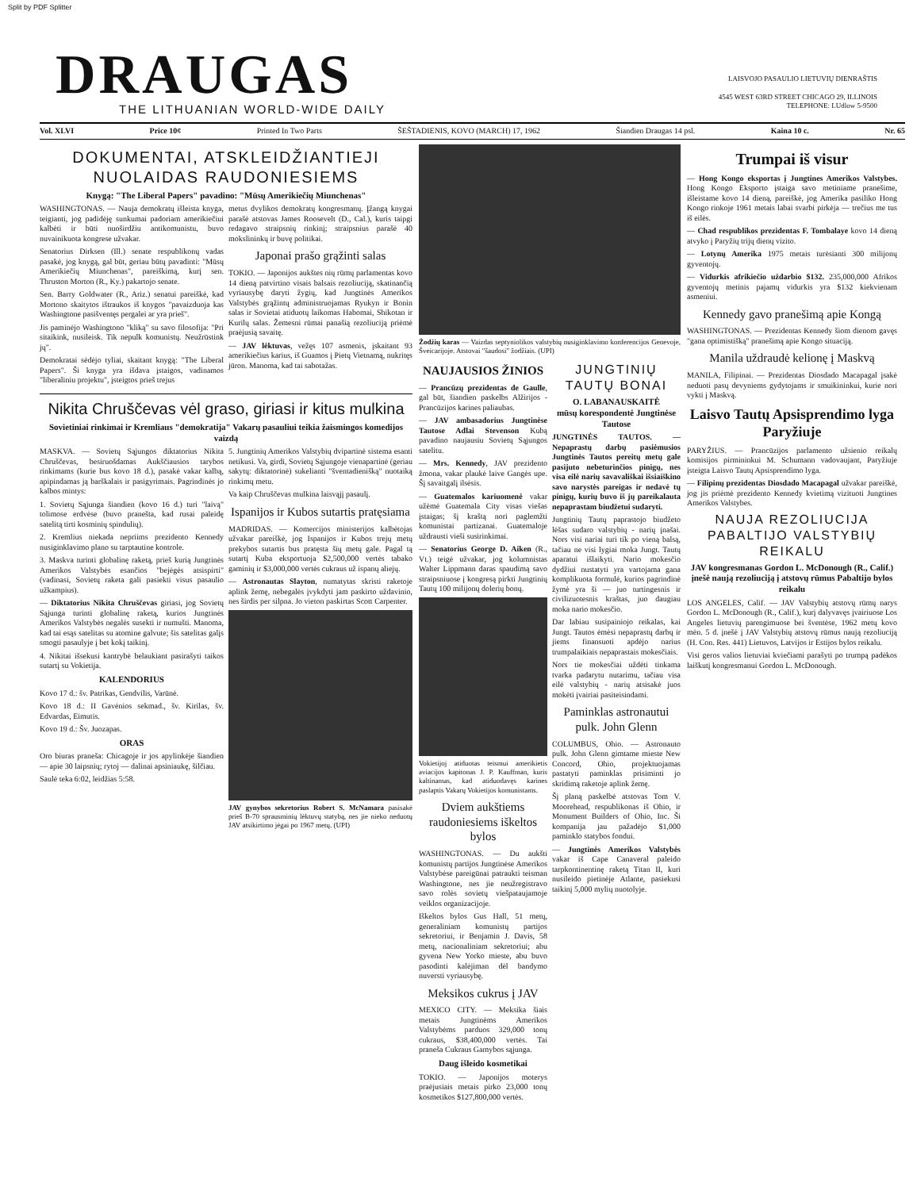Split by PDF Splitter
DRAUGAS
THE LITHUANIAN WORLD-WIDE DAILY
LAISVOJO PASAULIO LIETUVIŲ DIENRAŠTIS
4545 WEST 63RD STREET CHICAGO 29, ILLINOIS
TELEPHONE: LUdlow 5-9500
Vol. XLVI Price 10¢ Printed In Two Parts ŠEŠTADIENIS, KOVO (MARCH) 17, 1962 Šiandien Draugas 14 psl. Kaina 10 c. Nr. 65
DOKUMENTAI, ATSKLEIDŽIANTIEJI NUOLAIDAS RAUDONIESIEMS
Knygą: "The Liberal Papers" pavadino: "Mūsų Amerikiečių Miunchenas"
WASHINGTONAS. — Nauja demokratų išleista knyga, teigianti, jog padidėję sunkumai padoriam amerikiečiui kalbėti ir būti nuoširdžiu antikomunistu, buvo nuvainikuota kongrese užvakar.
Senatorius Dirksen (Ill.) senate respublikonų vadas pasakė, jog knygą, gal būt, geriau būtų pavadinti: "Mūsų Amerikiečių Miunchenas", pareiškimą, kurį sen. Thruston Morton (R., Ky.) pakartojo senate.
Sen. Barry Goldwater (R., Ariz.) senatui pareiškė, kad Mortono skaitytos ištraukos iš knygos "pavaizduoja kas Washingtone pasišventęs pergalei ar yra prieš".
Jis paminėjo Washingtono "kliką" su savo filosofija: "Pri sitaikink, nusileisk. Tik nepulk komunistų. Neužrūstink jų".
Demokratai sėdėjo tyliai, skaitant knygą: "The Liberal Papers". Ši knyga yra išdava įstaigos, vadinamos "liberaliniu projektu", įsteigtos prieš trejus
metus dvylikos demokratų kongresmanų. Įžangą knygai parašė atstovas James Roosevelt (D., Cal.), kuris taipgi redagavo straipsnių rinkinį; straipsnius parašė 40 mokslininkų ir buvę politikai.
Japonai prašo grąžinti salas
TOKIO. — Japonijos aukštes nių rūmų parlamentas kovo 14 dieną patvirtino visais balsais rezoliuciją, skatinančią vyriausybę daryti žygių, kad Jungtinės Amerikos Valstybės grąžintų administruojamas Ryukyn ir Bonin salas ir Sovietai atiduotų laikomas Habomai, Shikotan ir Kurilų salas. Žemesni rūmai panašią rezoliuciją priėmė praėjusią savaitę.
— JAV lėktuvas, vežęs 107 asmenis, įskaitant 93 amerikiečius karius, iš Guamos į Pietų Vietnamą, nukritęs jūron. Manoma, kad tai sabotažas.
Nikita Chruščevas vėl graso, giriasi ir kitus mulkina
Sovietiniai rinkimai ir Kremliaus "demokratija" Vakarų pasauliui teikia žaismingos komedijos vaizdą
MASKVA. — Sovietų Sąjungos diktatorius Nikita Chruščevas, besiruošdamas Aukščiausios tarybos rinkimams (kurie bus kovo 18 d.), pasakė vakar kalbą, apipindamas ją barškalais ir pasigyrimais. Pagrindinės jo kalbos mintys:
1. Sovietų Sąjunga šiandien (kovo 16 d.) turi "laivą" tolimose erdvėse (buvo pranešta, kad rusai paleidę satelitą tirti kosminių spindulių).
2. Kremlius niekada nepriims prezidento Kennedy nusiginklavimo plano su tarptautine kontrole.
3. Maskva turinti globalinę raketą, prieš kurią Jungtinės Amerikos Valstybės esančios "bejėgės atsispirti" (vadinasi, Sovietų raketa gali pasiekti visus pasaulio užkampius).
— Diktatorius Nikita Chruščevas giriasi, jog Sovietų Sąjunga turinti globalinę raketą, kurios Jungtinės Amerikos Valstybės negalės susekti ir numušti. Manoma, kad tai esąs satelitas su atomine galvute; šis satelitas galįs smogti pasaulyje į bet kokį taikinį.
4. Nikitai išsekusi kantrybė belaukiant pasirašyti taikos sutartį su Vokietija.
KALENDORIUS
Kovo 17 d.: šv. Patrikas, Gendvilis, Varūnė.
Kovo 18 d.: II Gavėnios sekmad., šv. Kirilas, šv. Edvardas, Eimutis.
Kovo 19 d.: Šv. Juozapas.
ORAS
Oro biuras praneša: Chicagoje ir jos apylinkėje šiandien — apie 30 laipsnių; rytoj — dalinai apsiniaukę, šilčiau.
Saulė teka 6:02, leidžias 5:58.
5. Jungtinių Amerikos Valstybių dvipartinė sistema esanti netikusi. Va, girdi, Sovietų Sąjungoje vienapartinė (geriau sakytų: diktatorinė) sukelianti "šventadienišką" nuotaiką rinkimų metu.
Va kaip Chruščevas mulkina laisvąjį pasaulį.
Ispanijos ir Kubos sutartis pratęsiama
MADRIDAS. — Komercijos ministerijos kalbėtojas užvakar pareiškė, jog Ispanijos ir Kubos trejų metų prekybos sutartis bus pratęsta šių metų gale. Pagal tą sutartį Kuba eksportuoja $2,500,000 vertės tabako gaminių ir $3,000,000 vertės cukraus už ispanų aliejų.
— Astronautas Slayton, numatytas skristi raketoje aplink žemę, nebegalės įvykdyti jam paskirto uždavinio, nes širdis per silpna. Jo vieton paskirtas Scott Carpenter.
JAV gynybos sekretorius Robert S. McNamara pasisakė prieš B-70 sprausminių lėktuvų statybą, nes jie nieko neduotų JAV atsikirtimo jėgai po 1967 metų. (UPI)
Žodžių karas — Vaizdas septyniolikos valstybių nusiginklavimo konferencijos Genevoje, Šveicarijoje. Atstovai "šaudosi" žodžiais. (UPI)
NAUJAUSIOS ŽINIOS
— Prancūzų prezidentas de Gaulle, gal būt, šiandien paskelbs Alžirijos - Prancūzijos karines paliaubas.
— JAV ambasadorius Jungtinėse Tautose Adlai Stevenson Kubą pavadino naujausiu Sovietų Sąjungos satelitu.
— Mrs. Kennedy, JAV prezidento žmona, vakar plaukė laive Gangės upe. Šį savaitgalį ilsėsis.
— Guatemalos kariuomenė vakar užėmė Guatemala City visas viešas įstaigas; šį kraštą nori paglemžti komunistai partizanai. Guatemaloje uždrausti vieši susirinkimai.
— Senatorius George D. Aiken (R., Vt.) teigė užvakar, jog kolumnistas Walter Lippmann daras spaudimą savo straipsniuose į kongresą pirkti Jungtinių Tautų 100 milijonų dolerių bonų.
Vokietijoj atiduotas teismui amerikietis aviacijos kapitonas J. P. Kauffman, kuris kaltinamas, kad atiduodavęs karines paslaptis Vakarų Vokietijos komunistams.
Dviem aukštiems raudoniesiems iškeltos bylos
WASHINGTONAS. — Du aukšti komunistų partijos Jungtinėse Amerikos Valstybėse pareigūnai patraukti teisman Washingtone, nes jie neužregistravo savo rolės sovietų viešpataujamoje veiklos organizacijoje.
Iškeltos bylos Gus Hall, 51 metų, generaliniam komunistų partijos sekretoriui, ir Benjamin J. Davis, 58 metų, nacionaliniam sekretoriui; abu gyvena New Yorko mieste, abu buvo pasodinti kalėjiman dėl bandymo nuversti vyriausybę.
Meksikos cukrus į JAV
MEXICO CITY. — Meksika šiais metais Jungtinėms Amerikos Valstybėms parduos 329,000 tonų cukraus, $38,400,000 vertės. Tai praneša Cukraus Gamybos sąjunga.
Daug išleido kosmetikai
TOKIO. — Japonijos moterys praėjusiais metais pirko 23,000 tonų kosmetikos $127,800,000 vertės.
JUNGTINIŲ TAUTŲ BONAI
O. LABANAUSKAITĖ
mūsų korespondentė Jungtinėse Tautose
JUNGTINĖS TAUTOS. — Nepaprastų darbų pasiėmusios Jungtinės Tautos pereitų metų gale pasijuto nebeturinčios pinigų, nes visa eilė narių savavališkai išsiaiškino savo narystės pareigas ir nedavė tų pinigų, kurių buvo iš jų pareikalauta nepaprastam biudžetui sudaryti.
Jungtinių Tautų paprastojo biudžeto lėšas sudaro valstybių - narių įnašai. Nors visi nariai turi tik po vieną balsą, tačiau ne visi lygiai moka Jungt. Tautų aparatui išlaikyti. Nario mokesčio dydžiui nustatyti yra vartojama gana komplikuota formulė, kurios pagrindinė žymė yra ši — juo turtingesnis ir civilizuotesnis kraštas, juo daugiau moka nario mokesčio.
Dar labiau susipainiojo reikalas, kai Jungt. Tautos ėmėsi nepaprastų darbų ir jiems finansuoti apdėjo narius trumpalaikiais nepaprastais mokesčiais.
Nors tie mokesčiai uždėti tinkama tvarka padarytu nutarimu, tačiau visa eilė valstybių - narių atsisakė juos mokėti įvairiai pasiteisindami.
Paminklas astronautui pulk. John Glenn
COLUMBUS, Ohio. — Astronauto pulk. John Glenn gimtame mieste New Concord, Ohio, projektuojamas pastatyti paminklas prisiminti jo skridimą raketoje aplink žemę.
Šį planą paskelbė atstovas Tom V. Moorehead, respublikonas iš Ohio, ir Monument Builders of Ohio, Inc. Ši kompanija jau pažadėjo $1,000 paminklo statybos fondui.
— Jungtinės Amerikos Valstybės vakar iš Cape Canaveral paleido tarpkontinentinę raketą Titan II, kuri nusileido pietinėje Atlante, pasiekusi taikinį 5,000 mylių nuotolyje.
Trumpai iš visur
— Hong Kongo eksportas į Jungtines Amerikos Valstybes. Hong Kongo Eksporto įstaiga savo metiniame pranešime, išleistame kovo 14 dieną, pareiškė, jog Amerika pasiliko Hong Kongo rinkoje 1961 metais labai svarbi pirkėja — trečius me tus iš eilės.
— Chad respublikos prezidentas F. Tombalaye kovo 14 dieną atvyko į Paryžių trijų dienų vizito.
— Lotynų Amerika 1975 metais turėsianti 300 milijonų gyventojų.
— Vidurkis afrikiečio uždarbio $132. 235,000,000 Afrikos gyventojų metinis pajamų vidurkis yra $132 kiekvienam asmeniui.
Kennedy gavo pranešimą apie Kongą
WASHINGTONAS. — Prezidentas Kennedy šiom dienom gavęs "gana optimistišką" pranešimą apie Kongo situaciją.
Manila uždraudė kelionę į Maskvą
MANILA, Filipinai. — Prezidentas Diosdado Macapagal įsakė neduoti pasų devyniems gydytojams ir smuikininkui, kurie nori vykti į Maskvą.
Laisvo Tautų Apsisprendimo lyga Paryžiuje
PARYŽIUS. — Prancūzijos parlamento užsienio reikalų komisijos pirmininkui M. Schumann vadovaujant, Paryžiuje įsteigta Laisvo Tautų Apsisprendimo lyga.
— Filipinų prezidentas Diosdado Macapagal užvakar pareiškė, jog jis priėmė prezidento Kennedy kvietimą vizituoti Jungtines Amerikos Valstybes.
NAUJA REZOLIUCIJA PABALTIJO VALSTYBIŲ REIKALU
JAV kongresmanas Gordon L. McDonough (R., Calif.) įnešė naują rezoliuciją į atstovų rūmus Pabaltijo bylos reikalu
LOS ANGELES, Calif. — JAV Valstybių atstovų rūmų narys Gordon L. McDonough (R., Calif.), kurį dalyvavęs įvairiuose Los Angeles lietuvių parengimuose bei šventėse, 1962 metų kovo mėn. 5 d. įnešė į JAV Valstybių atstovų rūmus naują rezoliuciją (H. Con. Res. 441) Lietuvos, Latvijos ir Estijos bylos reikalu.
Visi geros valios lietuviai kviečiami parašyti po trumpą padėkos laiškutį kongresmanui Gordon L. McDonough.